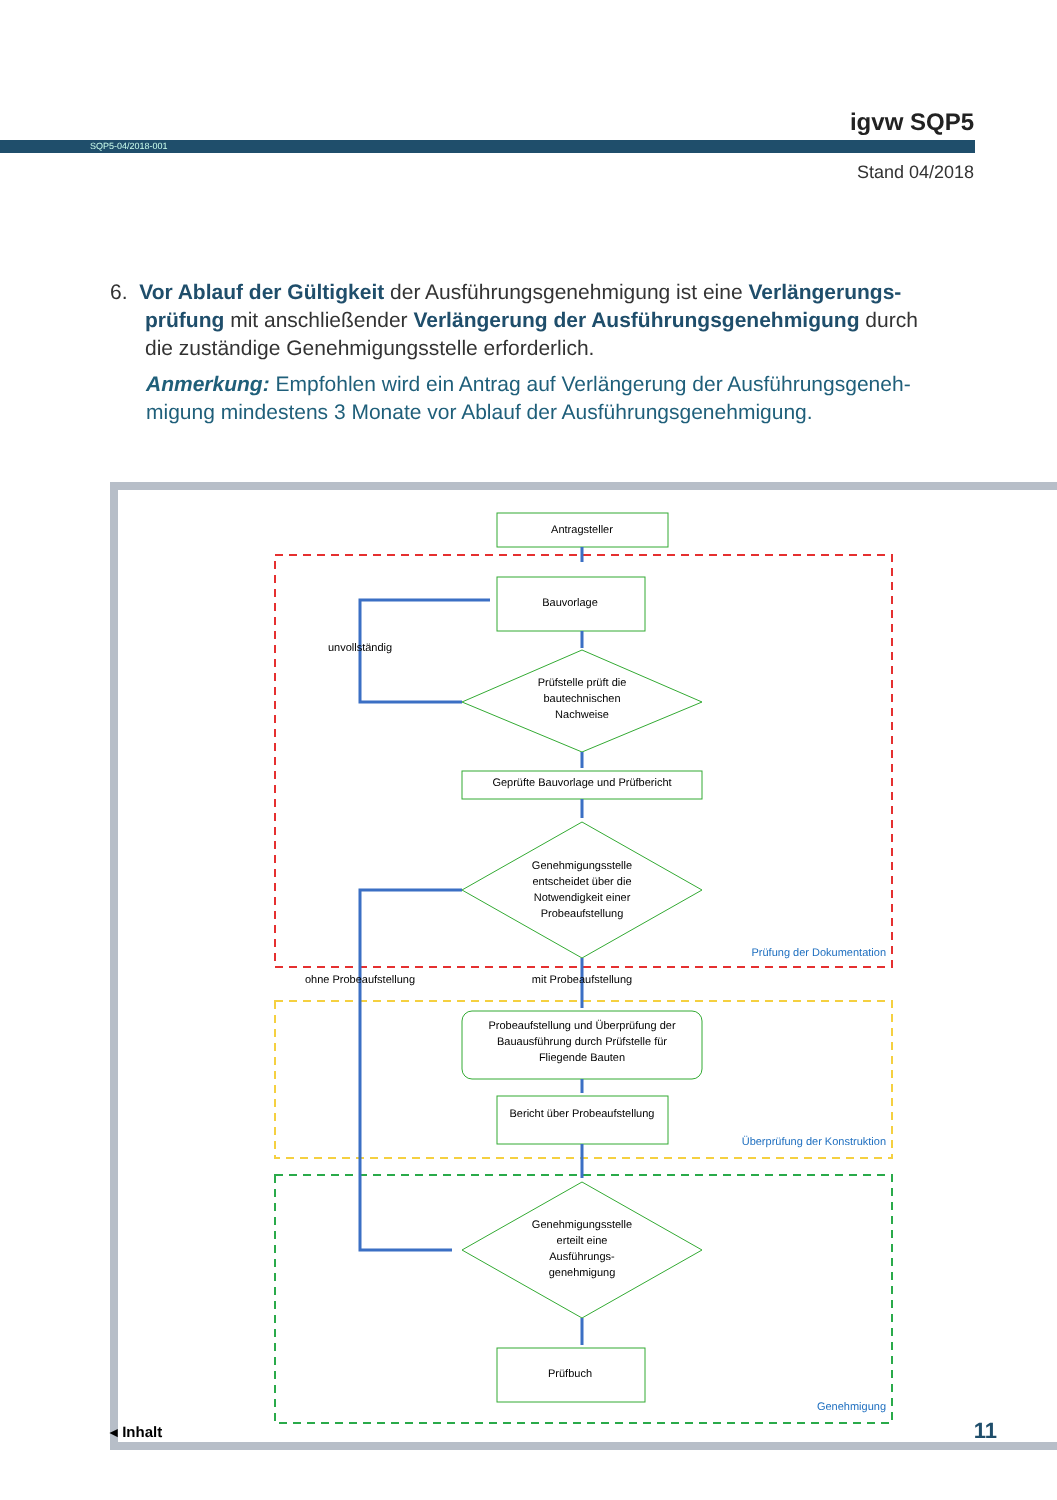igvw SQP5
SQP5-04/2018-001
Stand 04/2018
6. Vor Ablauf der Gültigkeit der Ausführungsgenehmigung ist eine Verlängerungs-
prüfung mit anschließender Verlängerung der Ausführungsgenehmigung durch
die zuständige Genehmigungsstelle erforderlich.
Anmerkung: Empfohlen wird ein Antrag auf Verlängerung der Ausführungsgeneh-
migung mindestens 3 Monate vor Ablauf der Ausführungsgenehmigung.
Antragsteller
Bauvorlage
Prüfstelle prüft die
bautechnischen
Nachweise
Geprüfte Bauvorlage und Prüfbericht
Genehmigungsstelle
entscheidet über die
Notwendigkeit einer
Probeaufstellung
Probeaufstellung und Überprüfung der
Bauausführung durch Prüfstelle für
Fliegende Bauten
Bericht über Probeaufstellung
Genehmigungsstelle
erteilt eine
Ausführungs-
genehmigung
Prüfbuch
unvollständig
ohne Probeaufstellung
mit Probeaufstellung
Prüfung der Dokumentation
Überprüfung der Konstruktion
Genehmigung
◂ Inhalt 11